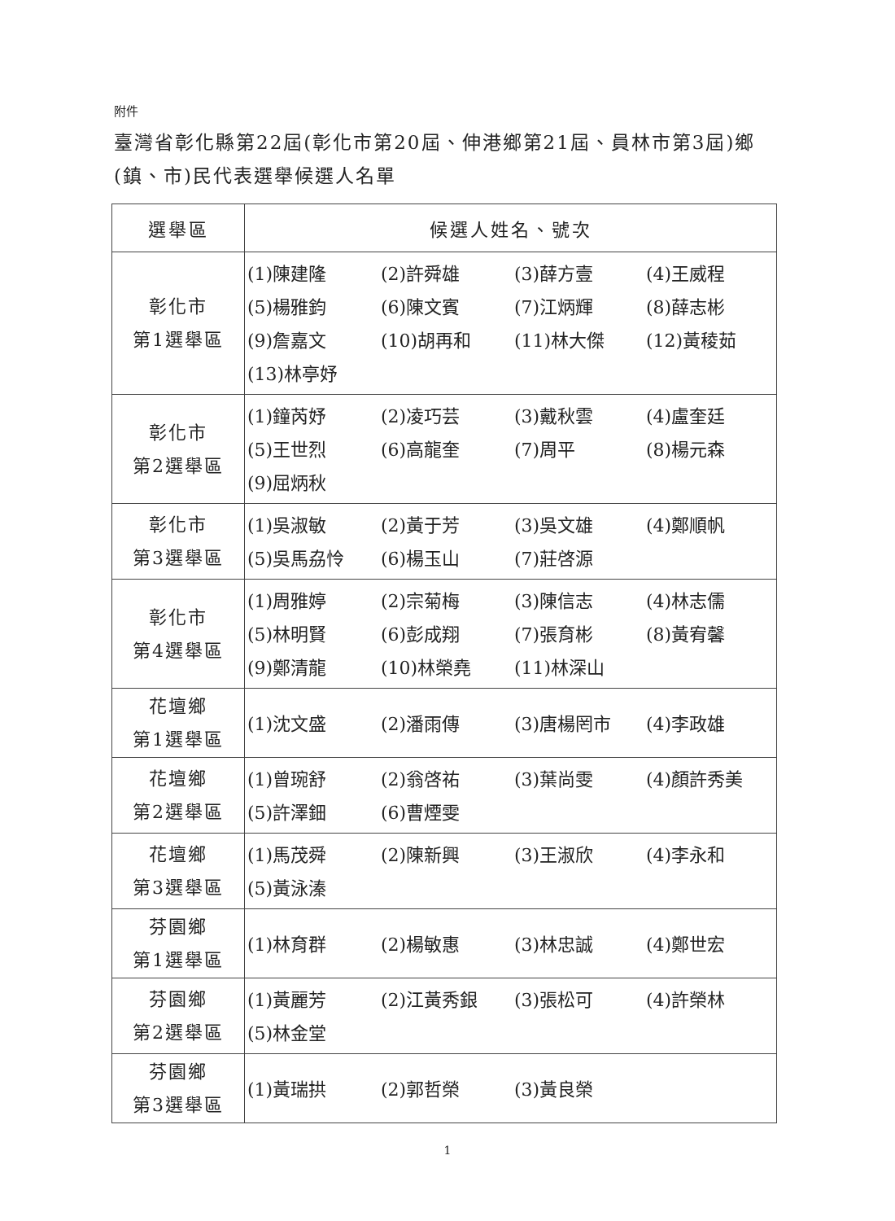附件
臺灣省彰化縣第22屆(彰化市第20屆、伸港鄉第21屆、員林市第3屆)鄉(鎮、市)民代表選舉候選人名單
| 選舉區 | 候選人姓名、號次 |
| --- | --- |
| 彰化市 第1選舉區 | (1)陳建隆 (2)許舜雄 (3)薛方壹 (4)王威程 (5)楊雅鈞 (6)陳文賓 (7)江炳輝 (8)薛志彬 (9)詹嘉文 (10)胡再和 (11)林大傑 (12)黃稜茹 (13)林亭妤 |
| 彰化市 第2選舉區 | (1)鐘芮妤 (2)凌巧芸 (3)戴秋雲 (4)盧奎廷 (5)王世烈 (6)高龍奎 (7)周平 (8)楊元森 (9)屈炳秋 |
| 彰化市 第3選舉區 | (1)吳淑敏 (2)黃于芳 (3)吳文雄 (4)鄭順帆 (5)吳馬劦怜 (6)楊玉山 (7)莊啓源 |
| 彰化市 第4選舉區 | (1)周雅婷 (2)宗菊梅 (3)陳信志 (4)林志儒 (5)林明賢 (6)彭成翔 (7)張育彬 (8)黃宥馨 (9)鄭清龍 (10)林榮堯 (11)林深山 |
| 花壇鄉 第1選舉區 | (1)沈文盛 (2)潘雨傳 (3)唐楊罔市 (4)李政雄 |
| 花壇鄉 第2選舉區 | (1)曾琬舒 (2)翁啓祐 (3)葉尚雯 (4)顏許秀美 (5)許澤鈿 (6)曹煙雯 |
| 花壇鄉 第3選舉區 | (1)馬茂舜 (2)陳新興 (3)王淑欣 (4)李永和 (5)黃泳溱 |
| 芬園鄉 第1選舉區 | (1)林育群 (2)楊敏惠 (3)林忠誠 (4)鄭世宏 |
| 芬園鄉 第2選舉區 | (1)黃麗芳 (2)江黃秀銀 (3)張松可 (4)許榮林 (5)林金堂 |
| 芬園鄉 第3選舉區 | (1)黃瑞拱 (2)郭哲榮 (3)黃良榮 |
1